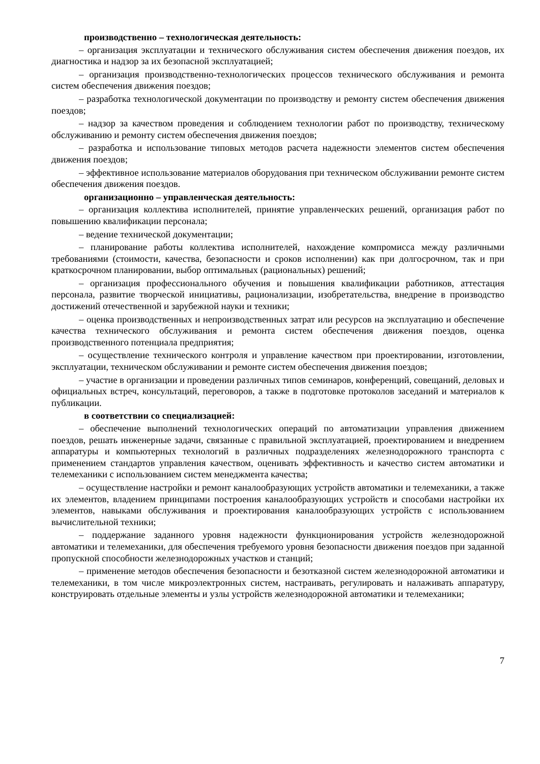производственно – технологическая деятельность:
– организация эксплуатации и технического обслуживания систем обеспечения движения поездов, их диагностика и надзор за их безопасной эксплуатацией;
– организация производственно-технологических процессов технического обслуживания и ремонта систем обеспечения движения поездов;
– разработка технологической документации по производству и ремонту систем обеспечения движения поездов;
– надзор за качеством проведения и соблюдением технологии работ по производству, техническому обслуживанию и ремонту систем обеспечения движения поездов;
– разработка и использование типовых методов расчета надежности элементов систем обеспечения движения поездов;
– эффективное использование материалов оборудования при техническом обслуживании ремонте систем обеспечения движения поездов.
организационно – управленческая деятельность:
– организация коллектива исполнителей, принятие управленческих решений, организация работ по повышению квалификации персонала;
– ведение технической документации;
– планирование работы коллектива исполнителей, нахождение компромисса между различными требованиями (стоимости, качества, безопасности и сроков исполнении) как при долгосрочном, так и при краткосрочном планировании, выбор оптимальных (рациональных) решений;
– организация профессионального обучения и повышения квалификации работников, аттестация персонала, развитие творческой инициативы, рационализации, изобретательства, внедрение в производство достижений отечественной и зарубежной науки и техники;
– оценка производственных и непроизводственных затрат или ресурсов на эксплуатацию и обеспечение качества технического обслуживания и ремонта систем обеспечения движения поездов, оценка производственного потенциала предприятия;
– осуществление технического контроля и управление качеством при проектировании, изготовлении, эксплуатации, техническом обслуживании и ремонте систем обеспечения движения поездов;
– участие в организации и проведении различных типов семинаров, конференций, совещаний, деловых и официальных встреч, консультаций, переговоров, а также в подготовке протоколов заседаний и материалов к публикации.
в соответствии со специализацией:
– обеспечение выполнений технологических операций по автоматизации управления движением поездов, решать инженерные задачи, связанные с правильной эксплуатацией, проектированием и внедрением аппаратуры и компьютерных технологий в различных подразделениях железнодорожного транспорта с применением стандартов управления качеством, оценивать эффективность и качество систем автоматики и телемеханики с использованием систем менеджмента качества;
– осуществление настройки и ремонт каналообразующих устройств автоматики и телемеханики, а также их элементов, владением принципами построения каналообразующих устройств и способами настройки их элементов, навыками обслуживания и проектирования каналообразующих устройств с использованием вычислительной техники;
– поддержание заданного уровня надежности функционирования устройств железнодорожной автоматики и телемеханики, для обеспечения требуемого уровня безопасности движения поездов при заданной пропускной способности железнодорожных участков и станций;
– применение методов обеспечения безопасности и безотказной систем железнодорожной автоматики и телемеханики, в том числе микроэлектронных систем, настраивать, регулировать и налаживать аппаратуру, конструировать отдельные элементы и узлы устройств железнодорожной автоматики и телемеханики;
7